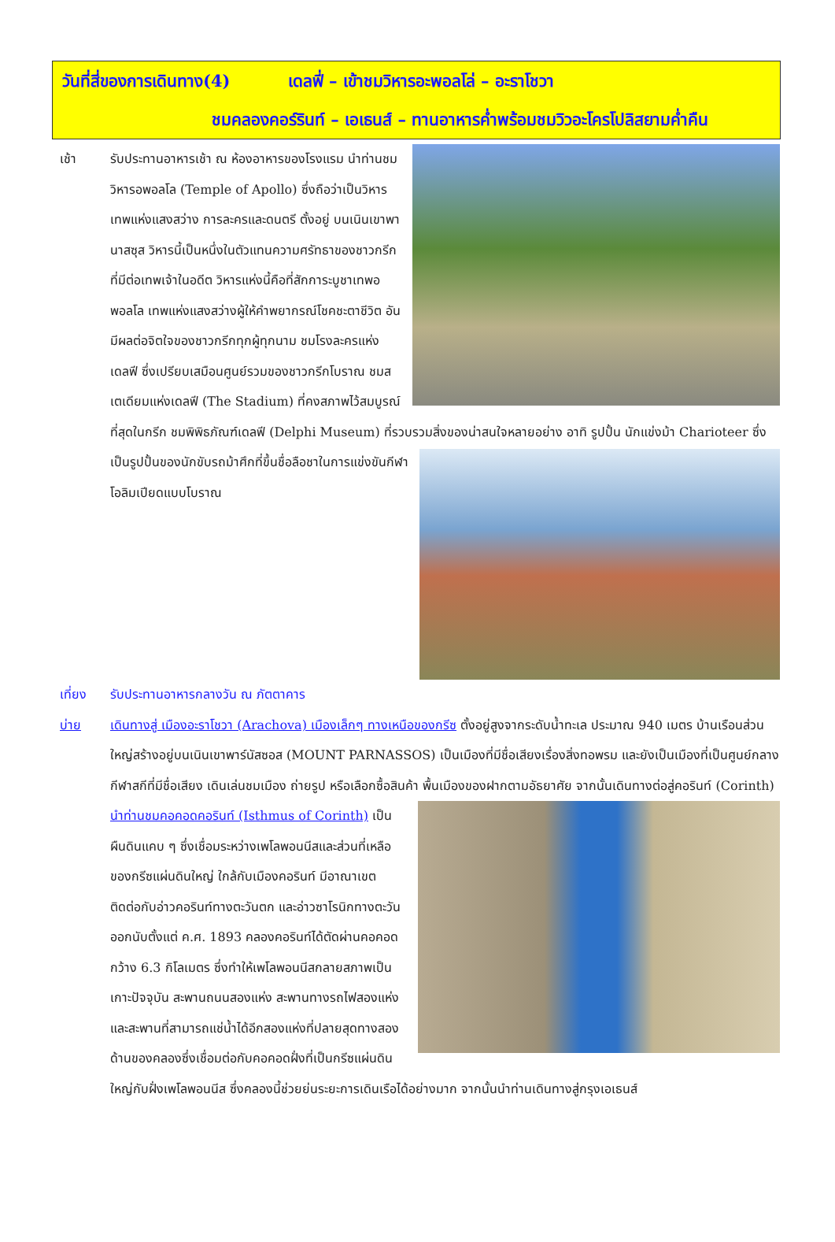วันที่สี่ของการเดินทาง(4) เดลฟี่ – เข้าชมวิหารอะพอลโล่ – อะราโชวา
ชมคลองคอร์รินท์ – เอเธนส์ – ทานอาหารค่ำพร้อมชมวิวอะโครโปลิสยามค่ำคืน
เช้า รับประทานอาหารเช้า ณ ห้องอาหารของโรงแรม นำท่านชมวิหารอพอลโล (Temple of Apollo) ซึ่งถือว่าเป็นวิหารเทพแห่งแสงสว่าง การละครและดนตรี ตั้งอยู่ บนเนินเขาพานาสซุส วิหารนี้เป็นหนึ่งในตัวแทนความศรัทธาของชาวกรีกที่มีต่อเทพเจ้าในอดีต วิหารแห่งนี้คือที่สักการะบูชาเทพอพอลโล เทพแห่งแสงสว่างผู้ให้คำพยากรณ์โชคชะตาชีวิต อันมีผลต่อจิตใจของชาวกรีกทุกผู้ทุกนาม ชมโรงละครแห่งเดลฟี ซึ่งเปรียบเสมือนศูนย์รวมของชาวกรีกโบราณ ชมสเตเดียมแห่งเดลฟี (The Stadium) ที่คงสภาพไว้สมบูรณ์ที่สุดในกรีก ชมพิพิธภัณฑ์เดลฟี (Delphi Museum) ที่รวบรวมสิ่งของน่าสนใจหลายอย่าง อาทิ รูปปั้น นักแข่งม้า Charioteer ซึ่ง
เป็นรูปปั้นของนักขับรถม้าศึกที่ขึ้นชื่อลือชาในการแข่งขันกีฬาโอลิมเปียดแบบโบราณ
เที่ยง รับประทานอาหารกลางวัน ณ ภัตตาคาร
บ่าย เดินทางสู่ เมืองอะราโชวา (Arachova) เมืองเล็กๆ ทางเหนือของกรีซ ตั้งอยู่สูงจากระดับน้ำทะเล ประมาณ 940 เมตร บ้านเรือนส่วนใหญ่สร้างอยู่บนเนินเขาพาร์นัสซอส (MOUNT PARNASSOS) เป็นเมืองที่มีชื่อเสียงเรื่องสิ่งทอพรม และยังเป็นเมืองที่เป็นศูนย์กลางกีฬาสกีที่มีชื่อเสียง เดินเล่นชมเมือง ถ่ายรูป หรือเลือกซื้อสินค้า
พื้นเมืองของฝากตามอัธยาศัย จากนั้นเดินทางต่อสู่คอรินท์ (Corinth) นำท่านชมคอคอดคอรินท์ (Isthmus of Corinth) เป็นผืนดินแคบ ๆ ซึ่งเชื่อมระหว่างเพโลพอนนีสและส่วนที่เหลือของกรีซแผ่นดินใหญ่ ใกล้กับเมืองคอรินท์ มีอาณาเขตติดต่อกับอ่าวคอรินท์ทางตะวันตก และอ่าวซาโรนิกทางตะวันออกนับตั้งแต่ ค.ศ. 1893 คลองคอรินท์ได้ตัดผ่านคอคอดกว้าง 6.3 กิโลเมตร ซึ่งทำให้เพโลพอนนีสกลายสภาพเป็นเกาะปัจจุบัน สะพานถนนสองแห่ง สะพานทางรถไฟสองแห่ง และสะพานที่สามารถแช่น้ำได้อีกสองแห่งที่ปลายสุดทางสองด้านของคลองซึ่งเชื่อมต่อกับคอคอดฝั่งที่เป็นกรีซแผ่นดินใหญ่กับฝั่งเพโลพอนนีส ซึ่งคลองนี้ช่วยย่นระยะการเดินเรือได้อย่างมาก จากนั้นนำท่านเดินทางสู่กรุงเอเธนส์